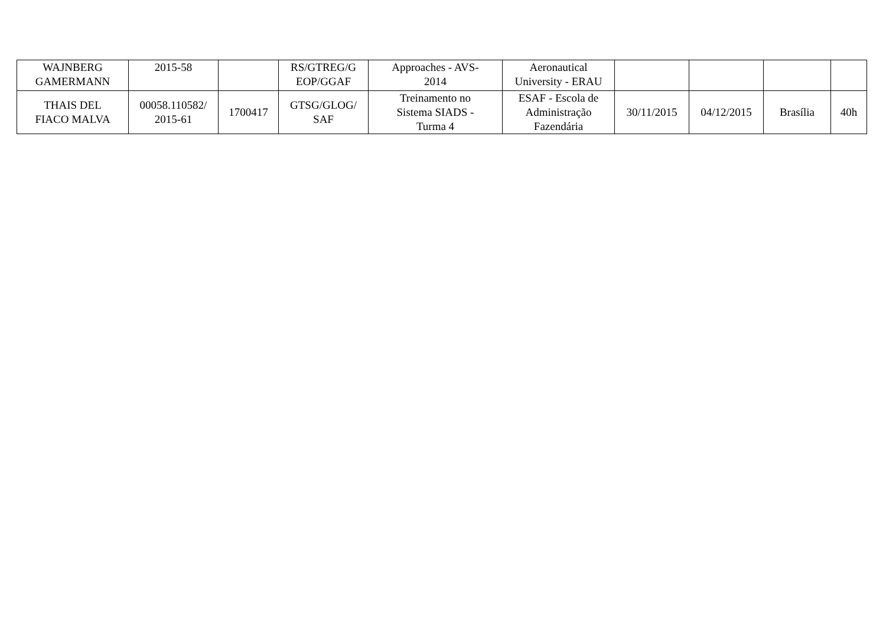| WAJNBERG GAMERMANN | 2015-58 | | RS/GTREG/G EOP/GGAF | Approaches - AVS- 2014 | Aeronautical University - ERAU | | | | |
| THAIS DEL FIACO MALVA | 00058.110582/ 2015-61 | 1700417 | GTSG/GLOG/ SAF | Treinamento no Sistema SIADS - Turma 4 | ESAF - Escola de Administração Fazendária | 30/11/2015 | 04/12/2015 | Brasília | 40h |